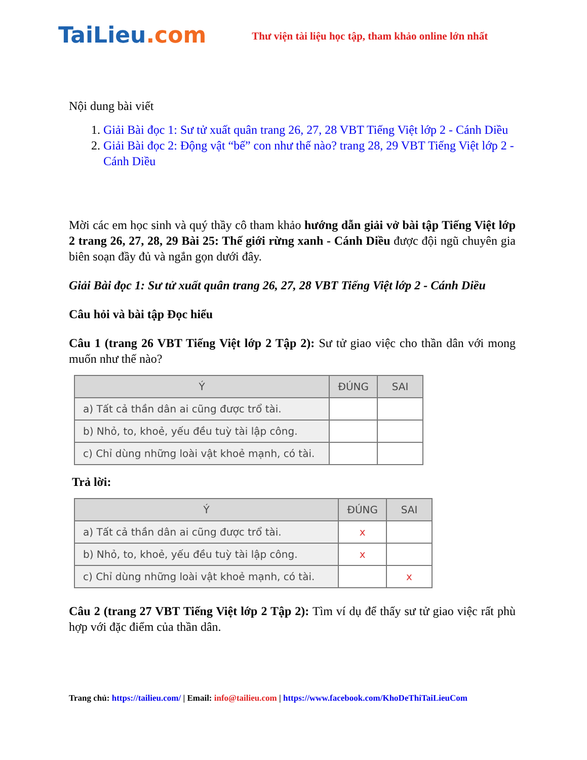TaiLieu.com
Thư viện tài liệu học tập, tham khảo online lớn nhất
Nội dung bài viết
1. Giải Bài đọc 1: Sư tử xuất quân trang 26, 27, 28 VBT Tiếng Việt lớp 2 - Cánh Diều
2. Giải Bài đọc 2: Động vật “bế” con như thế nào? trang 28, 29 VBT Tiếng Việt lớp 2 - Cánh Diều
Mời các em học sinh và quý thầy cô tham khảo hướng dẫn giải vở bài tập Tiếng Việt lớp 2 trang 26, 27, 28, 29 Bài 25: Thế giới rừng xanh - Cánh Diều được đội ngũ chuyên gia biên soạn đầy đủ và ngắn gọn dưới đây.
Giải Bài đọc 1: Sư tử xuất quân trang 26, 27, 28 VBT Tiếng Việt lớp 2 - Cánh Diều
Câu hỏi và bài tập Đọc hiểu
Câu 1 (trang 26 VBT Tiếng Việt lớp 2 Tập 2): Sư tử giao việc cho thần dân với mong muốn như thế nào?
| Ý | ĐÚNG | SAI |
| --- | --- | --- |
| a) Tất cả thần dân ai cũng được trổ tài. | | |
| b) Nhỏ, to, khoẻ, yếu đều tuỳ tài lập công. | | |
| c) Chỉ dùng những loài vật khoẻ mạnh, có tài. | | |
Trả lời:
| Ý | ĐÚNG | SAI |
| --- | --- | --- |
| a) Tất cả thần dân ai cũng được trổ tài. | x | |
| b) Nhỏ, to, khoẻ, yếu đều tuỳ tài lập công. | x | |
| c) Chỉ dùng những loài vật khoẻ mạnh, có tài. | | x |
Câu 2 (trang 27 VBT Tiếng Việt lớp 2 Tập 2): Tìm ví dụ để thấy sư tử giao việc rất phù hợp với đặc điểm của thần dân.
Trang chủ: https://tailieu.com/ | Email: info@tailieu.com | https://www.facebook.com/KhoDeThiTaiLieuCom